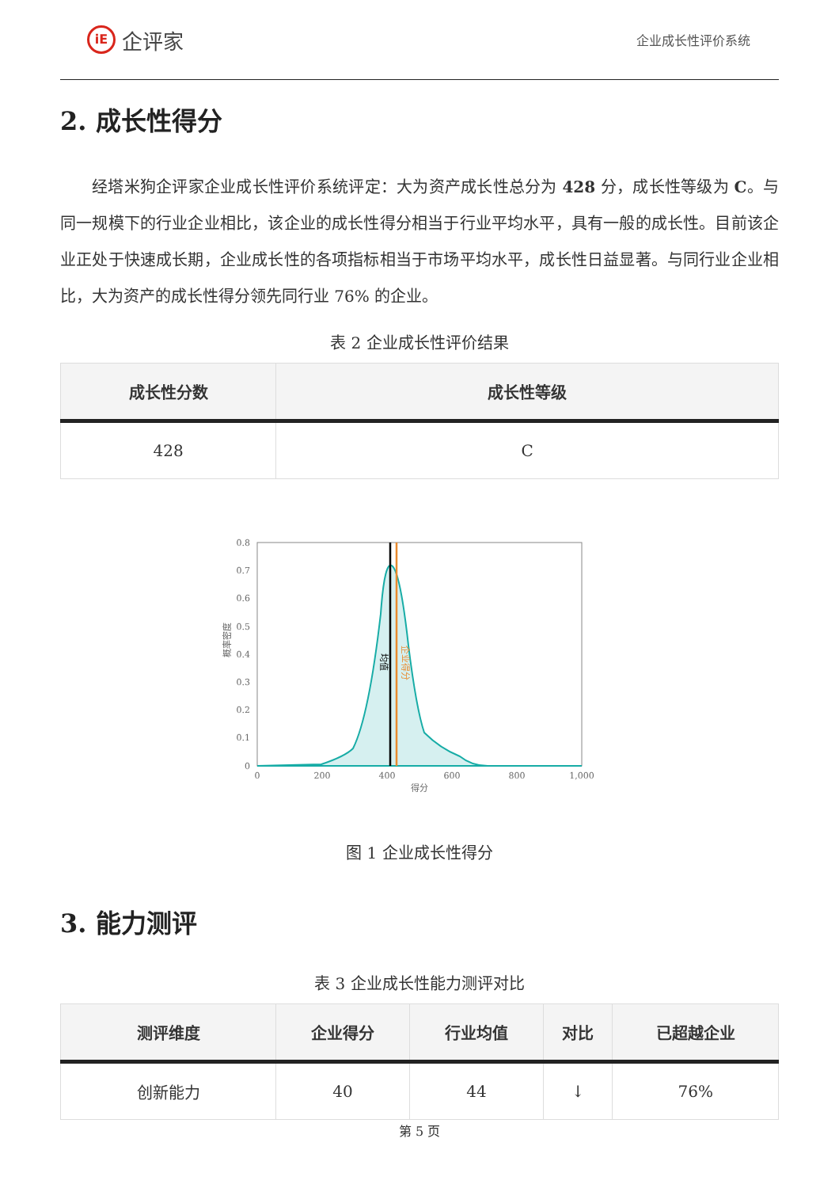iE
企评家
企业成长性评价系统
2. 成长性得分
经塔米狗企评家企业成长性评价系统评定：大为资产成长性总分为 428 分，成长性等级为 C。与同一规模下的行业企业相比，该企业的成长性得分相当于行业平均水平，具有一般的成长性。目前该企业正处于快速成长期，企业成长性的各项指标相当于市场平均水平，成长性日益显著。与同行业企业相比，大为资产的成长性得分领先同行业 76% 的企业。
表 2 企业成长性评价结果
| 成长性分数 | 成长性等级 |
| --- | --- |
| 428 | C |
0.8
0.7
0.6
0.5
0.4
0.3
0.2
0.1
0
0
200
400
600
800
1,000
得分
概率密度
均值
企业得分
图 1 企业成长性得分
3. 能力测评
表 3 企业成长性能力测评对比
| 测评维度 | 企业得分 | 行业均值 | 对比 | 已超越企业 |
| --- | --- | --- | --- | --- |
| 创新能力 | 40 | 44 | ↓ | 76% |
第 5 页